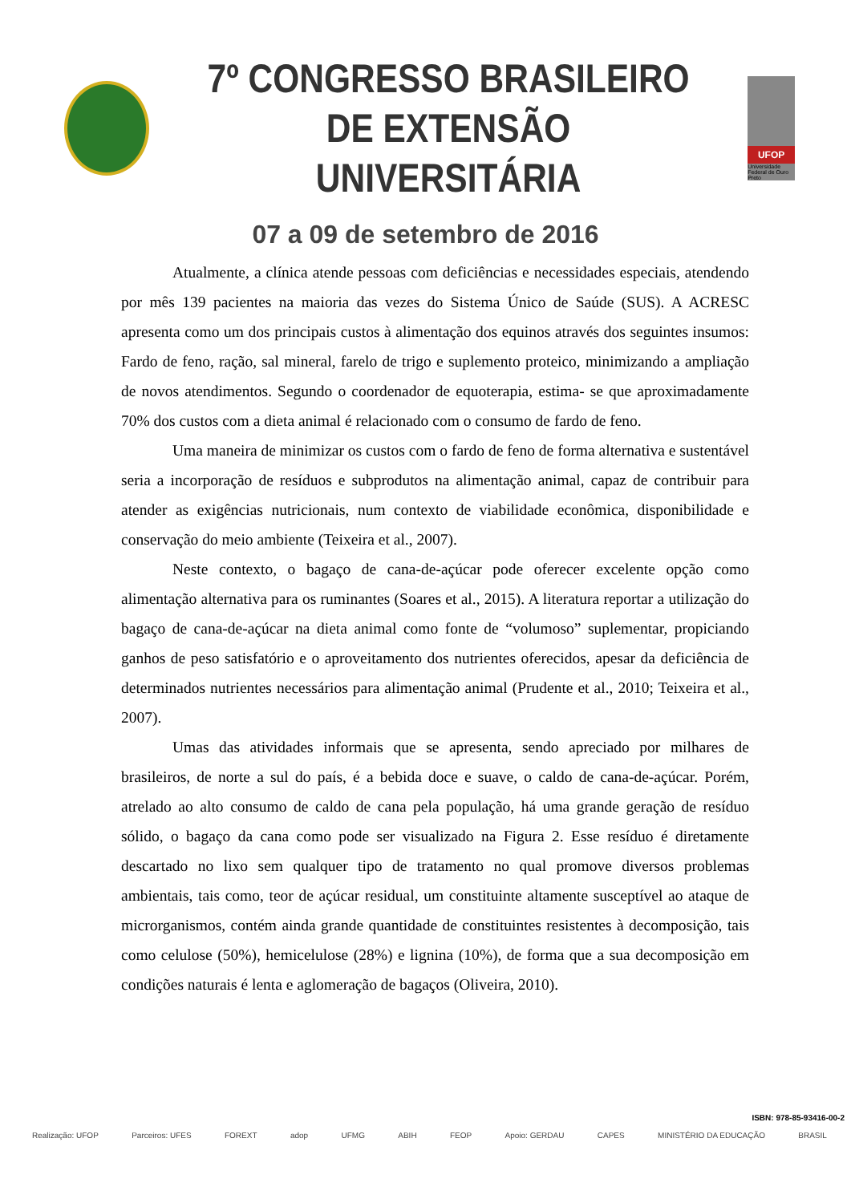7º CONGRESSO BRASILEIRO
DE EXTENSÃO UNIVERSITÁRIA
UFOP
Universidade Federal de Ouro Preto
07 a 09 de setembro de 2016
Atualmente, a clínica atende pessoas com deficiências e necessidades especiais, atendendo por mês 139 pacientes na maioria das vezes do Sistema Único de Saúde (SUS). A ACRESC apresenta como um dos principais custos à alimentação dos equinos através dos seguintes insumos: Fardo de feno, ração, sal mineral, farelo de trigo e suplemento proteico, minimizando a ampliação de novos atendimentos. Segundo o coordenador de equoterapia, estima- se que aproximadamente 70% dos custos com a dieta animal é relacionado com o consumo de fardo de feno.
Uma maneira de minimizar os custos com o fardo de feno de forma alternativa e sustentável seria a incorporação de resíduos e subprodutos na alimentação animal, capaz de contribuir para atender as exigências nutricionais, num contexto de viabilidade econômica, disponibilidade e conservação do meio ambiente (Teixeira et al., 2007).
Neste contexto, o bagaço de cana-de-açúcar pode oferecer excelente opção como alimentação alternativa para os ruminantes (Soares et al., 2015). A literatura reportar a utilização do bagaço de cana-de-açúcar na dieta animal como fonte de “volumoso” suplementar, propiciando ganhos de peso satisfatório e o aproveitamento dos nutrientes oferecidos, apesar da deficiência de determinados nutrientes necessários para alimentação animal (Prudente et al., 2010; Teixeira et al., 2007).
Umas das atividades informais que se apresenta, sendo apreciado por milhares de brasileiros, de norte a sul do país, é a bebida doce e suave, o caldo de cana-de-açúcar. Porém, atrelado ao alto consumo de caldo de cana pela população, há uma grande geração de resíduo sólido, o bagaço da cana como pode ser visualizado na Figura 2. Esse resíduo é diretamente descartado no lixo sem qualquer tipo de tratamento no qual promove diversos problemas ambientais, tais como, teor de açúcar residual, um constituinte altamente susceptível ao ataque de microrganismos, contém ainda grande quantidade de constituintes resistentes à decomposição, tais como celulose (50%), hemicelulose (28%) e lignina (10%), de forma que a sua decomposição em condições naturais é lenta e aglomeração de bagaços (Oliveira, 2010).
ISBN: 978-85-93416-00-2
Realização: UFOP Parceiros: UFES FOREXT adop UFMG ABIH FEOP Apoio: GERDAU CAPES MINISTÉRIO DA EDUCAÇÃO BRASIL